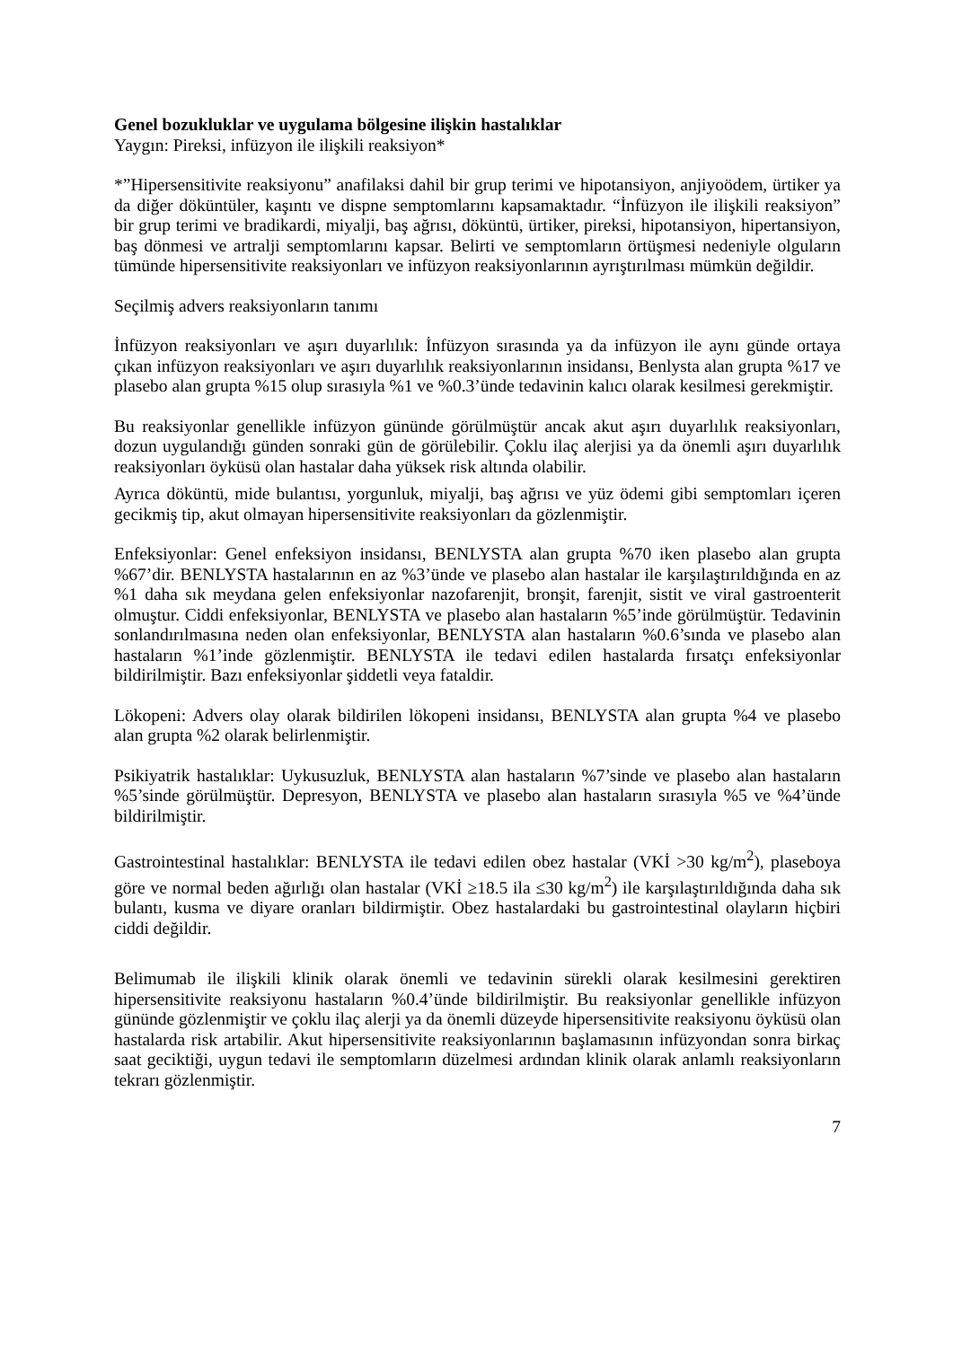Genel bozukluklar ve uygulama bölgesine ilişkin hastalıklar
Yaygın: Pireksi, infüzyon ile ilişkili reaksiyon*
*”Hipersensitivite reaksiyonu” anafilaksi dahil bir grup terimi ve hipotansiyon, anjiyoödem, ürtiker ya da diğer döküntüler, kaşıntı ve dispne semptomlarını kapsamaktadır. “İnfüzyon ile ilişkili reaksiyon” bir grup terimi ve bradikardi, miyalji, baş ağrısı, döküntü, ürtiker, pireksi, hipotansiyon, hipertansiyon, baş dönmesi ve artralji semptomlarını kapsar. Belirti ve semptomların örtüşmesi nedeniyle olguların tümünde hipersensitivite reaksiyonları ve infüzyon reaksiyonlarının ayrıştırılması mümkün değildir.
Seçilmiş advers reaksiyonların tanımı
İnfüzyon reaksiyonları ve aşırı duyarlılık: İnfüzyon sırasında ya da infüzyon ile aynı günde ortaya çıkan infüzyon reaksiyonları ve aşırı duyarlılık reaksiyonlarının insidansı, Benlysta alan grupta %17 ve plasebo alan grupta %15 olup sırasıyla %1 ve %0.3’ünde tedavinin kalıcı olarak kesilmesi gerekmiştir.
Bu reaksiyonlar genellikle infüzyon gününde görülmüştür ancak akut aşırı duyarlılık reaksiyonları, dozun uygulandığı günden sonraki gün de görülebilir. Çoklu ilaç alerjisi ya da önemli aşırı duyarlılık reaksiyonları öyküsü olan hastalar daha yüksek risk altında olabilir.
Ayrıca döküntü, mide bulantısı, yorgunluk, miyalji, baş ağrısı ve yüz ödemi gibi semptomları içeren gecikmiş tip, akut olmayan hipersensitivite reaksiyonları da gözlenmiştir.
Enfeksiyonlar: Genel enfeksiyon insidansı, BENLYSTA alan grupta %70 iken plasebo alan grupta %67’dir. BENLYSTA hastalarının en az %3’ünde ve plasebo alan hastalar ile karşılaştırıldığında en az %1 daha sık meydana gelen enfeksiyonlar nazofarenjit, bronşit, farenjit, sistit ve viral gastroenterit olmuştur. Ciddi enfeksiyonlar, BENLYSTA ve plasebo alan hastaların %5’inde görülmüştür. Tedavinin sonlandırılmasına neden olan enfeksiyonlar, BENLYSTA alan hastaların %0.6’sında ve plasebo alan hastaların %1’inde gözlenmiştir. BENLYSTA ile tedavi edilen hastalarda fırsatçı enfeksiyonlar bildirilmiştir. Bazı enfeksiyonlar şiddetli veya fataldir.
Lökopeni: Advers olay olarak bildirilen lökopeni insidansı, BENLYSTA alan grupta %4 ve plasebo alan grupta %2 olarak belirlenmiştir.
Psikiyatrik hastalıklar: Uykusuzluk, BENLYSTA alan hastaların %7’sinde ve plasebo alan hastaların %5’sinde görülmüştür. Depresyon, BENLYSTA ve plasebo alan hastaların sırasıyla %5 ve %4’ünde bildirilmiştir.
Gastrointestinal hastalıklar: BENLYSTA ile tedavi edilen obez hastalar (VKİ >30 kg/m<sup>2</sup>), plaseboya göre ve normal beden ağırlığı olan hastalar (VKİ ≥18.5 ila ≤30 kg/m<sup>2</sup>) ile karşılaştırıldığında daha sık bulantı, kusma ve diyare oranları bildirmiştir. Obez hastalardaki bu gastrointestinal olayların hiçbiri ciddi değildir.
Belimumab ile ilişkili klinik olarak önemli ve tedavinin sürekli olarak kesilmesini gerektiren hipersensitivite reaksiyonu hastaların %0.4’ünde bildirilmiştir. Bu reaksiyonlar genellikle infüzyon gününde gözlenmiştir ve çoklu ilaç alerji ya da önemli düzeyde hipersensitivite reaksiyonu öyküsü olan hastalarda risk artabilir. Akut hipersensitivite reaksiyonlarının başlamasının infüzyondan sonra birkaç saat geciktiği, uygun tedavi ile semptomların düzelmesi ardından klinik olarak anlamlı reaksiyonların tekrarı gözlenmiştir.
7